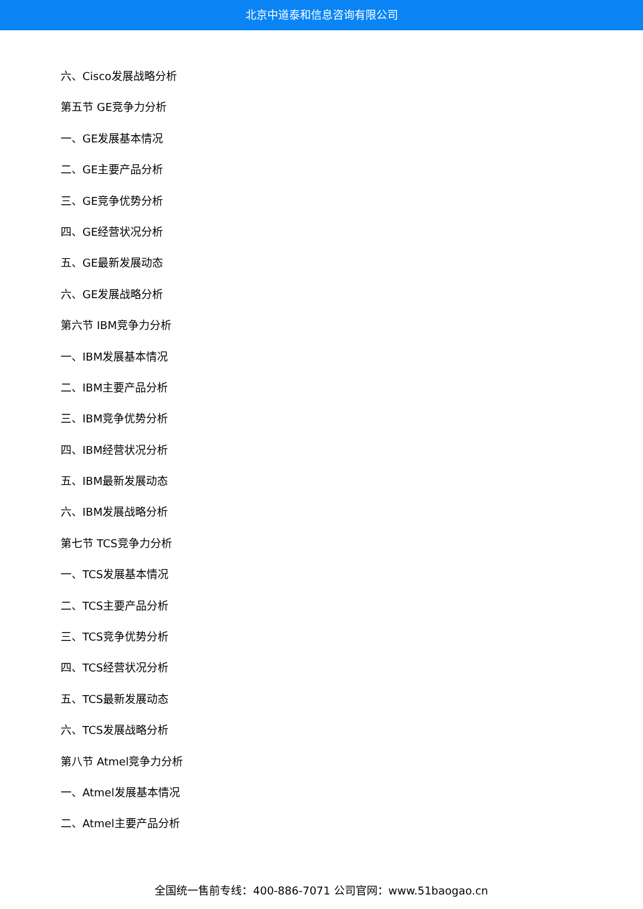北京中道泰和信息咨询有限公司
六、Cisco发展战略分析
第五节 GE竞争力分析
一、GE发展基本情况
二、GE主要产品分析
三、GE竞争优势分析
四、GE经营状况分析
五、GE最新发展动态
六、GE发展战略分析
第六节 IBM竞争力分析
一、IBM发展基本情况
二、IBM主要产品分析
三、IBM竞争优势分析
四、IBM经营状况分析
五、IBM最新发展动态
六、IBM发展战略分析
第七节 TCS竞争力分析
一、TCS发展基本情况
二、TCS主要产品分析
三、TCS竞争优势分析
四、TCS经营状况分析
五、TCS最新发展动态
六、TCS发展战略分析
第八节 Atmel竞争力分析
一、Atmel发展基本情况
二、Atmel主要产品分析
全国统一售前专线：400-886-7071 公司官网：www.51baogao.cn